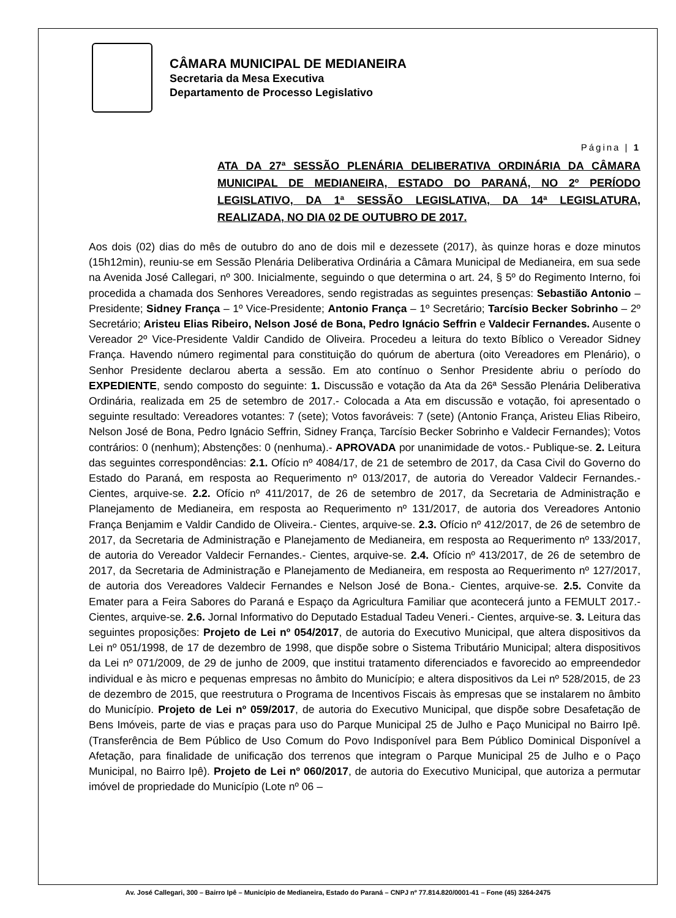CÂMARA MUNICIPAL DE MEDIANEIRA
Secretaria da Mesa Executiva
Departamento de Processo Legislativo
Página | 1
ATA DA 27ª SESSÃO PLENÁRIA DELIBERATIVA ORDINÁRIA DA CÂMARA MUNICIPAL DE MEDIANEIRA, ESTADO DO PARANÁ, NO 2º PERÍODO LEGISLATIVO, DA 1ª SESSÃO LEGISLATIVA, DA 14ª LEGISLATURA, REALIZADA, NO DIA 02 DE OUTUBRO DE 2017.
Aos dois (02) dias do mês de outubro do ano de dois mil e dezessete (2017), às quinze horas e doze minutos (15h12min), reuniu-se em Sessão Plenária Deliberativa Ordinária a Câmara Municipal de Medianeira, em sua sede na Avenida José Callegari, nº 300. Inicialmente, seguindo o que determina o art. 24, § 5º do Regimento Interno, foi procedida a chamada dos Senhores Vereadores, sendo registradas as seguintes presenças: Sebastião Antonio – Presidente; Sidney França – 1º Vice-Presidente; Antonio França – 1º Secretário; Tarcísio Becker Sobrinho – 2º Secretário; Aristeu Elias Ribeiro, Nelson José de Bona, Pedro Ignácio Seffrin e Valdecir Fernandes. Ausente o Vereador 2º Vice-Presidente Valdir Candido de Oliveira. Procedeu a leitura do texto Bíblico o Vereador Sidney França. Havendo número regimental para constituição do quórum de abertura (oito Vereadores em Plenário), o Senhor Presidente declarou aberta a sessão. Em ato contínuo o Senhor Presidente abriu o período do EXPEDIENTE, sendo composto do seguinte: 1. Discussão e votação da Ata da 26ª Sessão Plenária Deliberativa Ordinária, realizada em 25 de setembro de 2017.- Colocada a Ata em discussão e votação, foi apresentado o seguinte resultado: Vereadores votantes: 7 (sete); Votos favoráveis: 7 (sete) (Antonio França, Aristeu Elias Ribeiro, Nelson José de Bona, Pedro Ignácio Seffrin, Sidney França, Tarcísio Becker Sobrinho e Valdecir Fernandes); Votos contrários: 0 (nenhum); Abstenções: 0 (nenhuma).- APROVADA por unanimidade de votos.- Publique-se. 2. Leitura das seguintes correspondências: 2.1. Ofício nº 4084/17, de 21 de setembro de 2017, da Casa Civil do Governo do Estado do Paraná, em resposta ao Requerimento nº 013/2017, de autoria do Vereador Valdecir Fernandes.- Cientes, arquive-se. 2.2. Ofício nº 411/2017, de 26 de setembro de 2017, da Secretaria de Administração e Planejamento de Medianeira, em resposta ao Requerimento nº 131/2017, de autoria dos Vereadores Antonio França Benjamim e Valdir Candido de Oliveira.- Cientes, arquive-se. 2.3. Ofício nº 412/2017, de 26 de setembro de 2017, da Secretaria de Administração e Planejamento de Medianeira, em resposta ao Requerimento nº 133/2017, de autoria do Vereador Valdecir Fernandes.- Cientes, arquive-se. 2.4. Ofício nº 413/2017, de 26 de setembro de 2017, da Secretaria de Administração e Planejamento de Medianeira, em resposta ao Requerimento nº 127/2017, de autoria dos Vereadores Valdecir Fernandes e Nelson José de Bona.- Cientes, arquive-se. 2.5. Convite da Emater para a Feira Sabores do Paraná e Espaço da Agricultura Familiar que acontecerá junto a FEMULT 2017.- Cientes, arquive-se. 2.6. Jornal Informativo do Deputado Estadual Tadeu Veneri.- Cientes, arquive-se. 3. Leitura das seguintes proposições: Projeto de Lei nº 054/2017, de autoria do Executivo Municipal, que altera dispositivos da Lei nº 051/1998, de 17 de dezembro de 1998, que dispõe sobre o Sistema Tributário Municipal; altera dispositivos da Lei nº 071/2009, de 29 de junho de 2009, que institui tratamento diferenciados e favorecido ao empreendedor individual e às micro e pequenas empresas no âmbito do Município; e altera dispositivos da Lei nº 528/2015, de 23 de dezembro de 2015, que reestrutura o Programa de Incentivos Fiscais às empresas que se instalarem no âmbito do Município. Projeto de Lei nº 059/2017, de autoria do Executivo Municipal, que dispõe sobre Desafetação de Bens Imóveis, parte de vias e praças para uso do Parque Municipal 25 de Julho e Paço Municipal no Bairro Ipê. (Transferência de Bem Público de Uso Comum do Povo Indisponível para Bem Público Dominical Disponível a Afetação, para finalidade de unificação dos terrenos que integram o Parque Municipal 25 de Julho e o Paço Municipal, no Bairro Ipê). Projeto de Lei nº 060/2017, de autoria do Executivo Municipal, que autoriza a permutar imóvel de propriedade do Município (Lote nº 06 –
Av. José Callegari, 300 – Bairro Ipê – Município de Medianeira, Estado do Paraná – CNPJ nº 77.814.820/0001-41 – Fone (45) 3264-2475